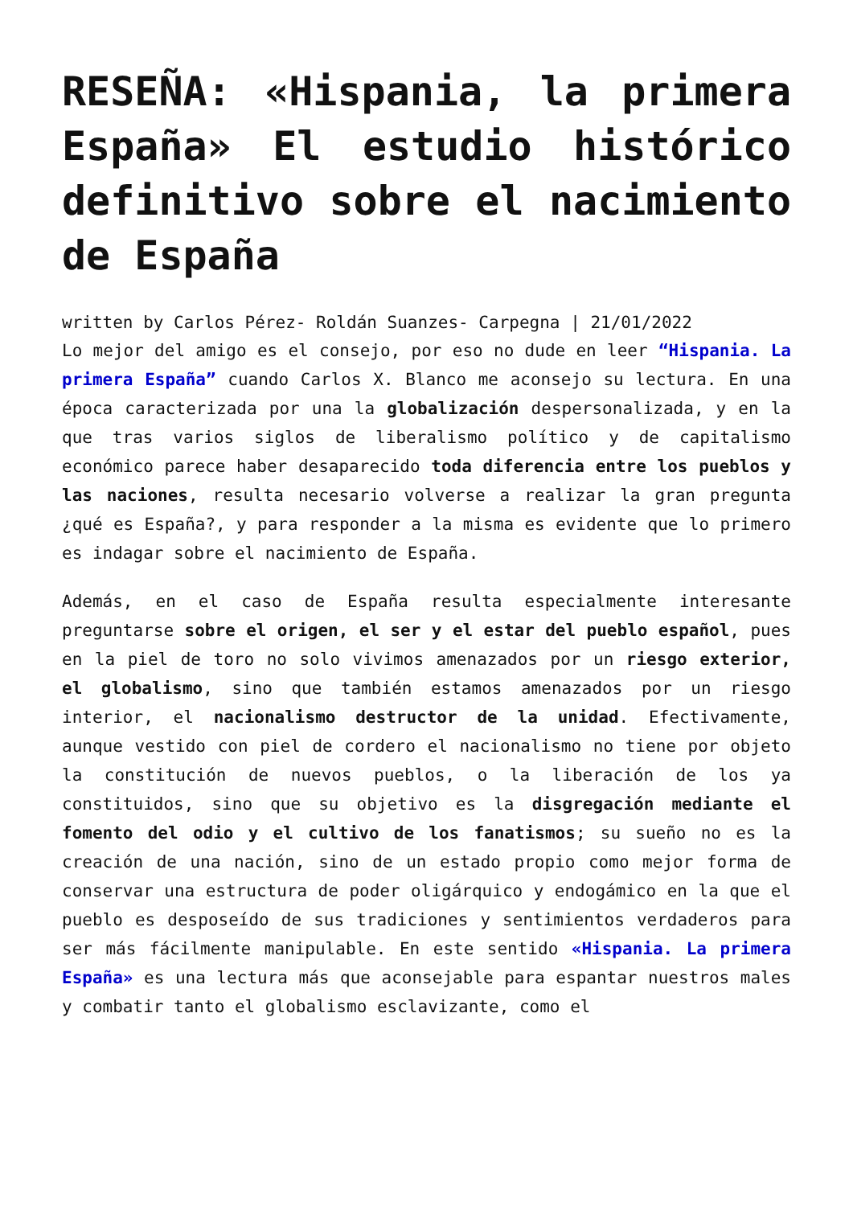RESEÑA: «Hispania, la primera España» El estudio histórico definitivo sobre el nacimiento de España
written by Carlos Pérez- Roldán Suanzes- Carpegna | 21/01/2022
Lo mejor del amigo es el consejo, por eso no dude en leer “Hispania. La primera España” cuando Carlos X. Blanco me aconsejo su lectura. En una época caracterizada por una la globalización despersonalizada, y en la que tras varios siglos de liberalismo político y de capitalismo económico parece haber desaparecido toda diferencia entre los pueblos y las naciones, resulta necesario volverse a realizar la gran pregunta ¿qué es España?, y para responder a la misma es evidente que lo primero es indagar sobre el nacimiento de España.
Además, en el caso de España resulta especialmente interesante preguntarse sobre el origen, el ser y el estar del pueblo español, pues en la piel de toro no solo vivimos amenazados por un riesgo exterior, el globalismo, sino que también estamos amenazados por un riesgo interior, el nacionalismo destructor de la unidad. Efectivamente, aunque vestido con piel de cordero el nacionalismo no tiene por objeto la constitución de nuevos pueblos, o la liberación de los ya constituidos, sino que su objetivo es la disgregación mediante el fomento del odio y el cultivo de los fanatismos; su sueño no es la creación de una nación, sino de un estado propio como mejor forma de conservar una estructura de poder oligárquico y endogámico en la que el pueblo es desposeído de sus tradiciones y sentimientos verdaderos para ser más fácilmente manipulable. En este sentido «Hispania. La primera España» es una lectura más que aconsejable para espantar nuestros males y combatir tanto el globalismo esclavizante, como el